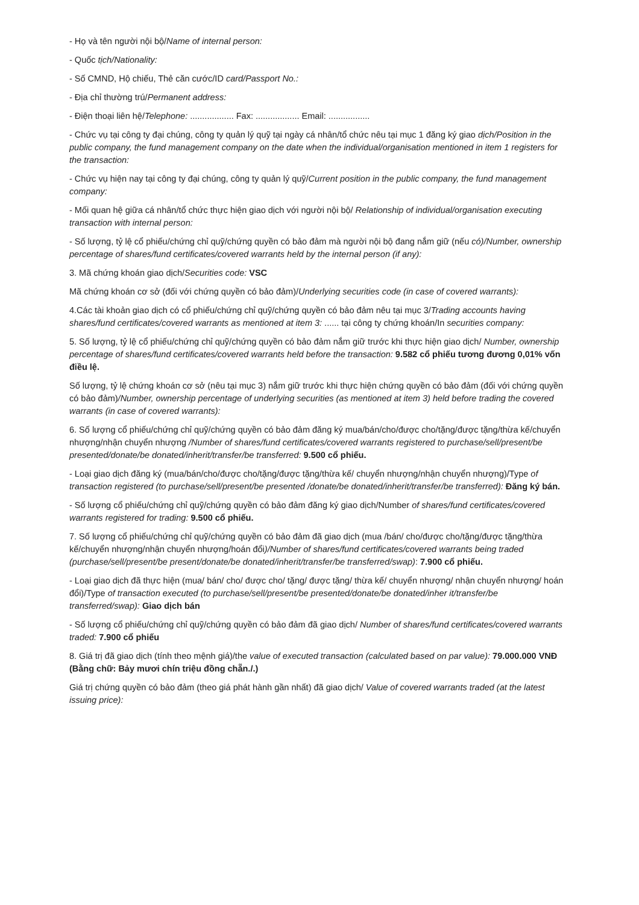- Họ và tên người nội bộ/Name of internal person:
- Quốc tịch/Nationality:
- Số CMND, Hộ chiếu, Thẻ căn cước/ID card/Passport No.:
- Địa chỉ thường trú/Permanent address:
- Điện thoại liên hệ/Telephone: .................. Fax: .................. Email: .................
- Chức vụ tại công ty đại chúng, công ty quản lý quỹ tại ngày cá nhân/tổ chức nêu tại mục 1 đăng ký giao dịch/Position in the public company, the fund management company on the date when the individual/organisation mentioned in item 1 registers for the transaction:
- Chức vụ hiện nay tại công ty đại chúng, công ty quản lý quỹ/Current position in the public company, the fund management company:
- Mối quan hệ giữa cá nhân/tổ chức thực hiện giao dịch với người nội bộ/ Relationship of individual/organisation executing transaction with internal person:
- Số lượng, tỷ lệ cổ phiếu/chứng chỉ quỹ/chứng quyền có bảo đảm mà người nội bộ đang nắm giữ (nếu có)/Number, ownership percentage of shares/fund certificates/covered warrants held by the internal person (if any):
3. Mã chứng khoán giao dịch/Securities code: VSC
Mã chứng khoán cơ sở (đối với chứng quyền có bảo đảm)/Underlying securities code (in case of covered warrants):
4.Các tài khoản giao dịch có cổ phiếu/chứng chỉ quỹ/chứng quyền có bảo đảm nêu tại mục 3/Trading accounts having shares/fund certificates/covered warrants as mentioned at item 3: ...... tại công ty chứng khoán/In securities company:
5. Số lượng, tỷ lệ cổ phiếu/chứng chỉ quỹ/chứng quyền có bảo đảm nắm giữ trước khi thực hiện giao dịch/ Number, ownership percentage of shares/fund certificates/covered warrants held before the transaction: 9.582 cổ phiếu tương đương 0,01% vốn điều lệ.
Số lượng, tỷ lệ chứng khoán cơ sở (nêu tại mục 3) nắm giữ trước khi thực hiện chứng quyền có bảo đảm (đối với chứng quyền có bảo đảm)/Number, ownership percentage of underlying securities (as mentioned at item 3) held before trading the covered warrants (in case of covered warrants):
6. Số lượng cổ phiếu/chứng chỉ quỹ/chứng quyền có bảo đảm đăng ký mua/bán/cho/được cho/tặng/được tặng/thừa kế/chuyển nhượng/nhận chuyển nhượng /Number of shares/fund certificates/covered warrants registered to purchase/sell/present/be presented/donate/be donated/inherit/transfer/be transferred: 9.500 cổ phiếu.
- Loại giao dịch đăng ký (mua/bán/cho/được cho/tặng/được tặng/thừa kế/ chuyển nhượng/nhận chuyển nhượng)/Type of transaction registered (to purchase/sell/present/be presented /donate/be donated/inherit/transfer/be transferred): Đăng ký bán.
- Số lượng cổ phiếu/chứng chỉ quỹ/chứng quyền có bảo đảm đăng ký giao dịch/Number of shares/fund certificates/covered warrants registered for trading: 9.500 cổ phiếu.
7. Số lượng cổ phiếu/chứng chỉ quỹ/chứng quyền có bảo đảm đã giao dịch (mua /bán/ cho/được cho/tặng/được tặng/thừa kế/chuyển nhượng/nhận chuyển nhượng/hoán đổi)/Number of shares/fund certificates/covered warrants being traded (purchase/sell/present/be present/donate/be donated/inherit/transfer/be transferred/swap): 7.900 cổ phiếu.
- Loại giao dịch đã thực hiện (mua/ bán/ cho/ được cho/ tặng/ được tặng/ thừa kế/ chuyển nhượng/ nhận chuyển nhượng/ hoán đổi)/Type of transaction executed (to purchase/sell/present/be presented/donate/be donated/inher it/transfer/be transferred/swap): Giao dịch bán
- Số lượng cổ phiếu/chứng chỉ quỹ/chứng quyền có bảo đảm đã giao dịch/ Number of shares/fund certificates/covered warrants traded: 7.900 cổ phiếu
8. Giá trị đã giao dịch (tính theo mệnh giá)/the value of executed transaction (calculated based on par value): 79.000.000 VNĐ (Bằng chữ: Bảy mươi chín triệu đồng chẵn./.)
Giá trị chứng quyền có bảo đảm (theo giá phát hành gần nhất) đã giao dịch/ Value of covered warrants traded (at the latest issuing price):